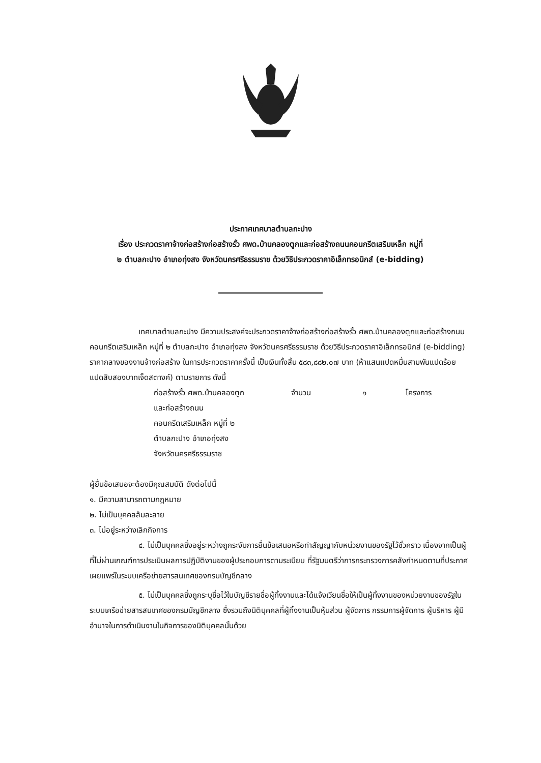ประกาศเทศบาลตำบลกะปาง
เรื่อง ประกวดราคาจ้างก่อสร้างก่อสร้างรั้ว ศพด.บ้านคลองตูกและก่อสร้างถนนคอนกรีตเสริมเหล็ก หมู่ที่
๒ ตำบลกะปาง อำเภอทุ่งสง จังหวัดนครศรีธรรมราช ด้วยวิธีประกวดราคาอิเล็กทรอนิกส์ (e-bidding)
เทศบาลตำบลกะปาง มีความประสงค์จะประกวดราคาจ้างก่อสร้างก่อสร้างรั้ว ศพด.บ้านคลองตูกและก่อสร้างถนนคอนกรีตเสริมเหล็ก หมู่ที่ ๒ ตำบลกะปาง อำเภอทุ่งสง จังหวัดนครศรีธรรมราช ด้วยวิธีประกวดราคาอิเล็กทรอนิกส์ (e-bidding) ราคากลางของงานจ้างก่อสร้าง ในการประกวดราคาครั้งนี้ เป็นเงินทั้งสิ้น ๕๘๓,๘๘๒.๐๗ บาท (ห้าแสนแปดหมื่นสามพันแปดร้อยแปดสิบสองบาทเจ็ดสตางค์) ตามรายการ ดังนี้
ก่อสร้างรั้ว ศพด.บ้านคลองตูก
และก่อสร้างถนน
คอนกรีตเสริมเหล็ก หมู่ที่ ๒
ตำบลกะปาง อำเภอทุ่งสง
จังหวัดนครศรีธรรมราช
จำนวน ๑ โครงการ
ผู้ยื่นข้อเสนอจะต้องมีคุณสมบัติ ดังต่อไปนี้
๑. มีความสามารถตามกฎหมาย
๒. ไม่เป็นบุคคลล้มละลาย
๓. ไม่อยู่ระหว่างเลิกกิจการ
๔. ไม่เป็นบุคคลซึ่งอยู่ระหว่างถูกระงับการยื่นข้อเสนอหรือทำสัญญากับหน่วยงานของรัฐไว้ชั่วคราว เนื่องจากเป็นผู้ที่ไม่ผ่านเกณฑ์การประเมินผลการปฏิบัติงานของผู้ประกอบการตามระเบียบ ที่รัฐมนตรีว่าการกระทรวงการคลังกำหนดตามที่ประกาศเผยแพร่ในระบบเครือข่ายสารสนเทศของกรมบัญชีกลาง
๕. ไม่เป็นบุคคลซึ่งถูกระบุชื่อไว้ในบัญชีรายชื่อผู้ทิ้งงานและได้แจ้งเวียนชื่อให้เป็นผู้ทิ้งงานของหน่วยงานของรัฐในระบบเครือข่ายสารสนเทศของกรมบัญชีกลาง ซึ่งรวมถึงนิติบุคคลที่ผู้ทิ้งงานเป็นหุ้นส่วน ผู้จัดการ กรรมการผู้จัดการ ผู้บริหาร ผู้มีอำนาจในการดำเนินงานในกิจการของนิติบุคคลนั้นด้วย